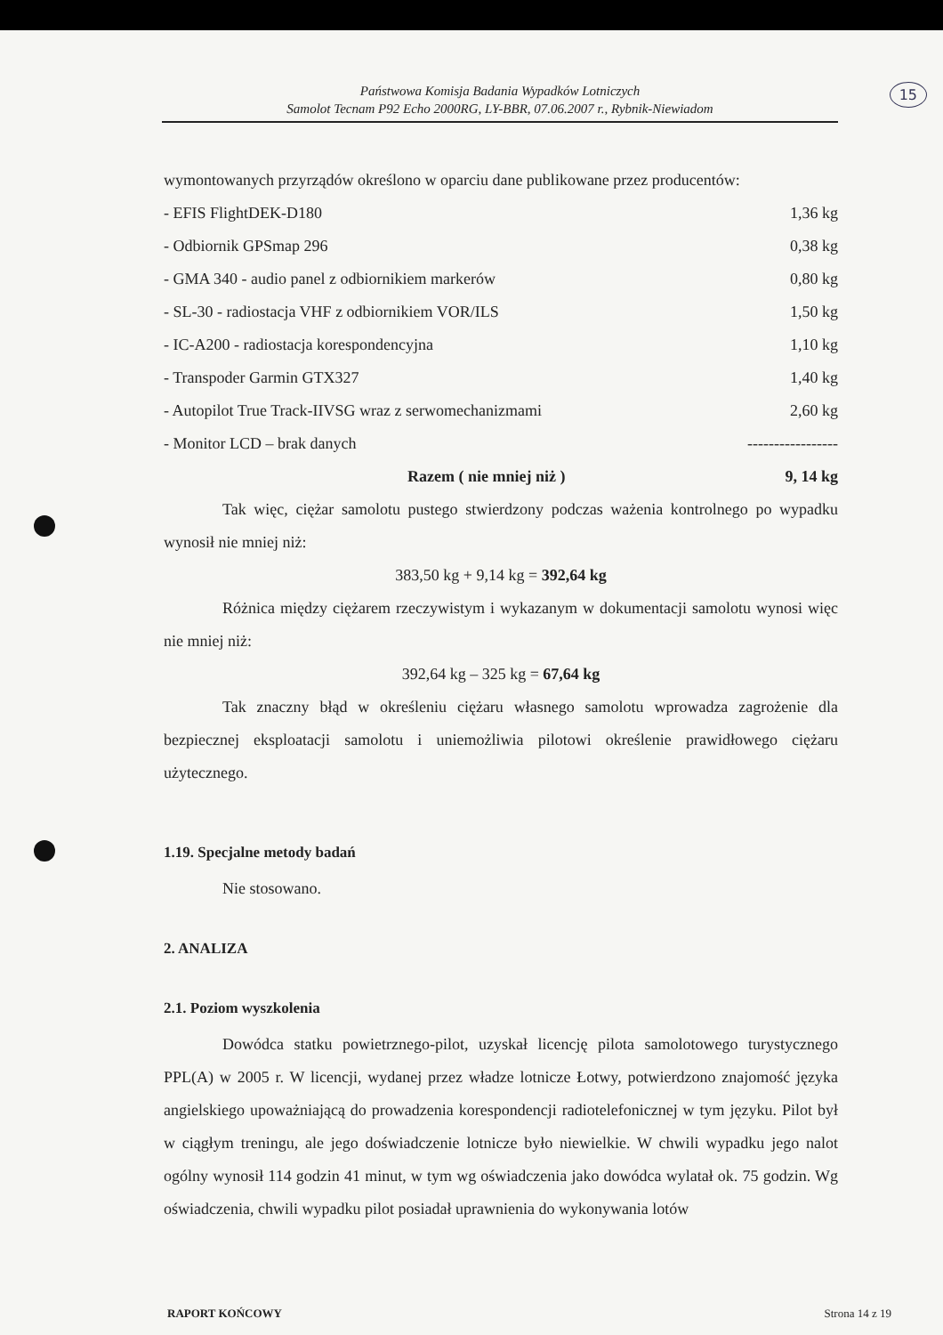15
Państwowa Komisja Badania Wypadków Lotniczych
Samolot Tecnam P92 Echo 2000RG, LY-BBR, 07.06.2007 r., Rybnik-Niewiadom
wymontowanych przyrządów określono w oparciu dane publikowane przez producentów:
| - EFIS FlightDEK-D180 | 1,36 kg |
| - Odbiornik GPSmap 296 | 0,38 kg |
| - GMA 340 - audio panel z odbiornikiem markerów | 0,80 kg |
| - SL-30 - radiostacja VHF z odbiornikiem VOR/ILS | 1,50 kg |
| - IC-A200 - radiostacja korespondencyjna | 1,10 kg |
| - Transpoder Garmin GTX327 | 1,40 kg |
| - Autopilot True Track-IIVSG wraz z serwomechanizmami | 2,60 kg |
| - Monitor LCD – brak danych | ----------------- |
| Razem ( nie mniej niż ) | 9, 14 kg |
Tak więc, ciężar samolotu pustego stwierdzony podczas ważenia kontrolnego po wypadku wynosił nie mniej niż:
383,50 kg + 9,14 kg = 392,64 kg
Różnica między ciężarem rzeczywistym i wykazanym w dokumentacji samolotu wynosi więc nie mniej niż:
392,64 kg – 325 kg = 67,64 kg
Tak znaczny błąd w określeniu ciężaru własnego samolotu wprowadza zagrożenie dla bezpiecznej eksploatacji samolotu i uniemożliwia pilotowi określenie prawidłowego ciężaru użytecznego.
1.19. Specjalne metody badań
Nie stosowano.
2. ANALIZA
2.1. Poziom wyszkolenia
Dowódca statku powietrznego-pilot, uzyskał licencję pilota samolotowego turystycznego PPL(A) w 2005 r. W licencji, wydanej przez władze lotnicze Łotwy, potwierdzono znajomość języka angielskiego upoważniającą do prowadzenia korespondencji radiotelefonicznej w tym języku. Pilot był w ciągłym treningu, ale jego doświadczenie lotnicze było niewielkie. W chwili wypadku jego nalot ogólny wynosił 114 godzin 41 minut, w tym wg oświadczenia jako dowódca wylatał ok. 75 godzin. Wg oświadczenia, chwili wypadku pilot posiadał uprawnienia do wykonywania lotów
RAPORT KOŃCOWY Strona 14 z 19